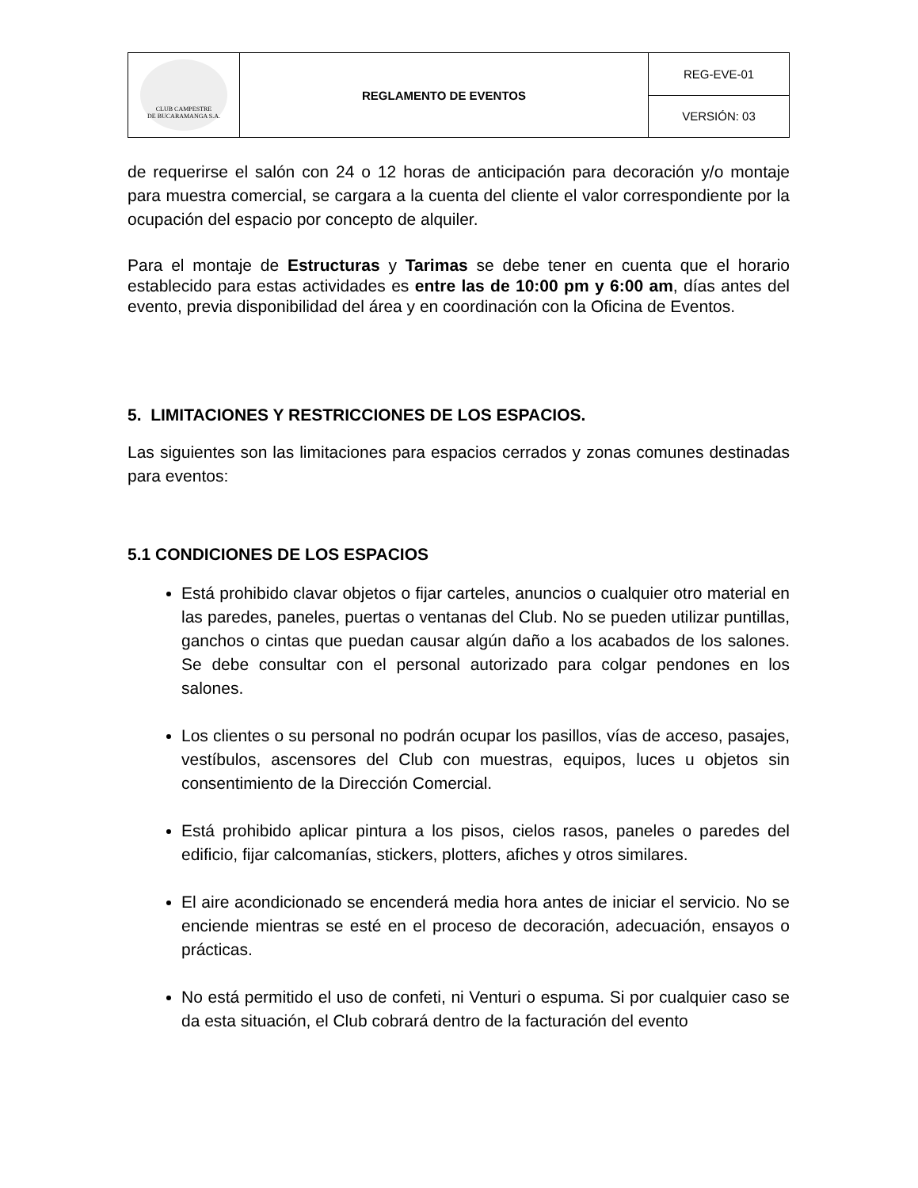| CLUB CAMPESTRE DE BUCARAMANGA S.A. | REGLAMENTO DE EVENTOS | REG-EVE-01 |
| | | VERSIÓN: 03 |
de requerirse el salón con 24 o 12 horas de anticipación para decoración y/o montaje para muestra comercial, se cargara a la cuenta del cliente el valor correspondiente por la ocupación del espacio por concepto de alquiler.
Para el montaje de Estructuras y Tarimas se debe tener en cuenta que el horario establecido para estas actividades es entre las de 10:00 pm y 6:00 am, días antes del evento, previa disponibilidad del área y en coordinación con la Oficina de Eventos.
5. LIMITACIONES Y RESTRICCIONES DE LOS ESPACIOS.
Las siguientes son las limitaciones para espacios cerrados y zonas comunes destinadas para eventos:
5.1 CONDICIONES DE LOS ESPACIOS
Está prohibido clavar objetos o fijar carteles, anuncios o cualquier otro material en las paredes, paneles, puertas o ventanas del Club. No se pueden utilizar puntillas, ganchos o cintas que puedan causar algún daño a los acabados de los salones. Se debe consultar con el personal autorizado para colgar pendones en los salones.
Los clientes o su personal no podrán ocupar los pasillos, vías de acceso, pasajes, vestíbulos, ascensores del Club con muestras, equipos, luces u objetos sin consentimiento de la Dirección Comercial.
Está prohibido aplicar pintura a los pisos, cielos rasos, paneles o paredes del edificio, fijar calcomanías, stickers, plotters, afiches y otros similares.
El aire acondicionado se encenderá media hora antes de iniciar el servicio. No se enciende mientras se esté en el proceso de decoración, adecuación, ensayos o prácticas.
No está permitido el uso de confeti, ni Venturi o espuma. Si por cualquier caso se da esta situación, el Club cobrará dentro de la facturación del evento